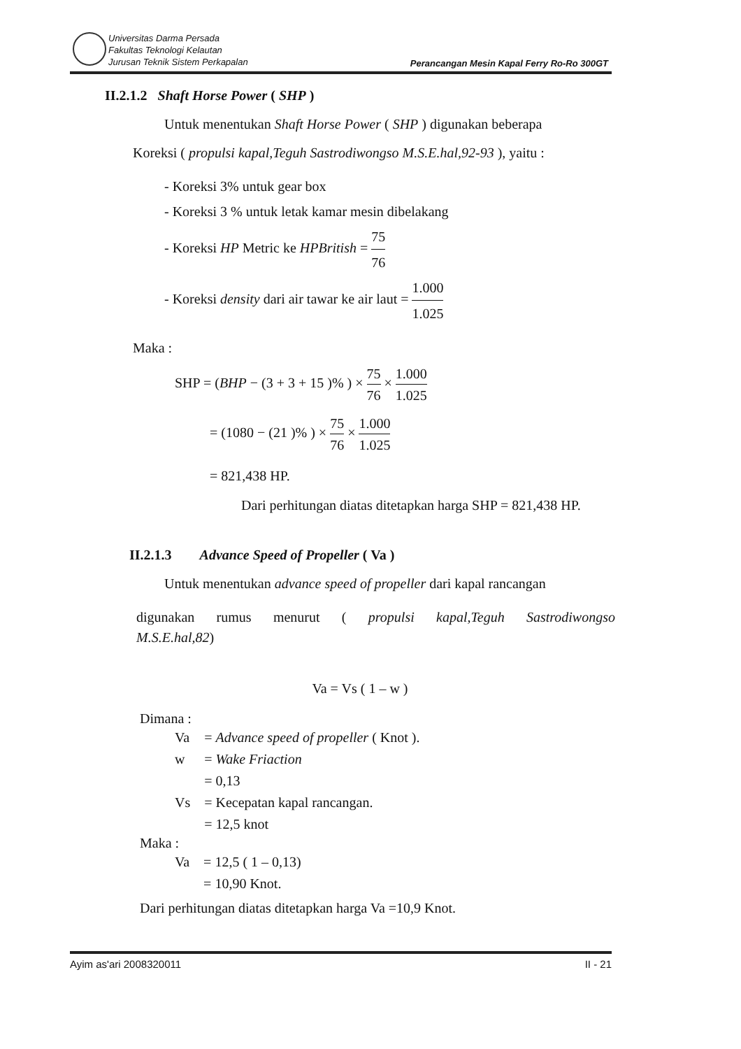Universitas Darma Persada
Fakultas Teknologi Kelautan
Jurusan Teknik Sistem Perkapalan
Perancangan Mesin Kapal Ferry Ro-Ro 300GT
II.2.1.2 Shaft Horse Power ( SHP )
Untuk menentukan Shaft Horse Power ( SHP ) digunakan beberapa
Koreksi ( propulsi kapal,Teguh Sastrodiwongso M.S.E.hal,92-93 ), yaitu :
- Koreksi 3% untuk gear box
- Koreksi 3 % untuk letak kamar mesin dibelakang
- Koreksi HP Metric ke HPBritish = 75 76
- Koreksi density dari air tawar ke air laut = 1.000 1.025
Maka :
SHP = (BHP − (3 + 3 + 15 )% ) × 75 76 × 1.000 1.025
= (1080 − (21 )% ) × 75 76 × 1.000 1.025
= 821,438 HP.
Dari perhitungan diatas ditetapkan harga SHP = 821,438 HP.
II.2.1.3 Advance Speed of Propeller ( Va )
Untuk menentukan advance speed of propeller dari kapal rancangan
digunakan rumus menurut ( propulsi kapal,Teguh Sastrodiwongso
M.S.E.hal,82)
Va = Vs ( 1 – w )
Dimana :
| Va | = Advance speed of propeller ( Knot ). |
| w | = Wake Friaction |
| | = 0,13 |
| Vs | = Kecepatan kapal rancangan. |
| | = 12,5 knot |
Maka :
| Va | = 12,5 ( 1 – 0,13) |
| | = 10,90 Knot. |
Dari perhitungan diatas ditetapkan harga Va =10,9 Knot.
Ayim as'ari 2008320011 II - 21